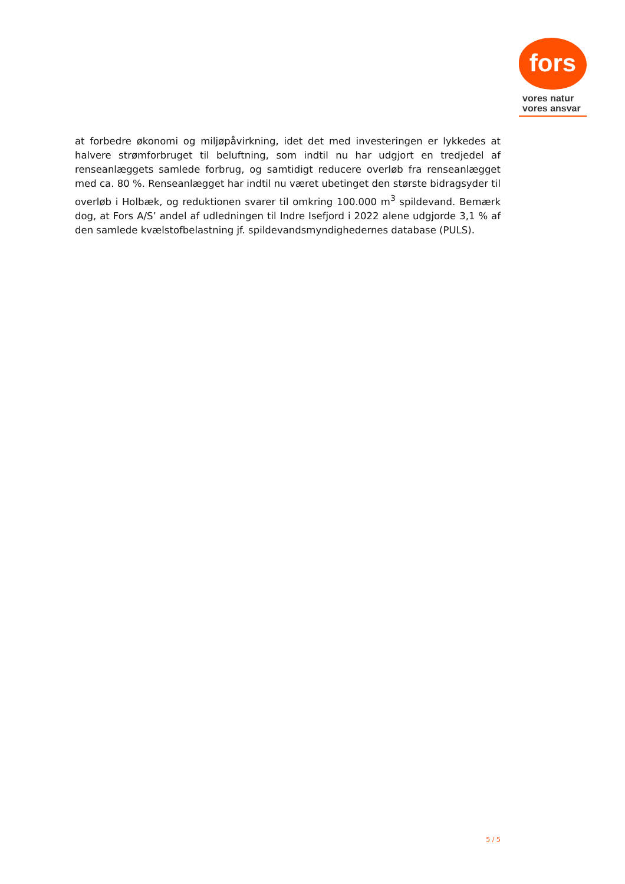fors
vores natur
vores ansvar
at forbedre økonomi og miljøpåvirkning, idet det med investeringen er lykkedes at halvere strømforbruget til beluftning, som indtil nu har udgjort en tredjedel af renseanlæggets samlede forbrug, og samtidigt reducere overløb fra renseanlægget med ca. 80 %. Renseanlægget har indtil nu været ubetinget den største bidragsyder til overløb i Holbæk, og reduktionen svarer til omkring 100.000 m<sup>3</sup> spildevand. Bemærk dog, at Fors A/S’ andel af udledningen til Indre Isefjord i 2022 alene udgjorde 3,1 % af den samlede kvælstofbelastning jf. spildevandsmyndighedernes database (PULS).
5 / 5